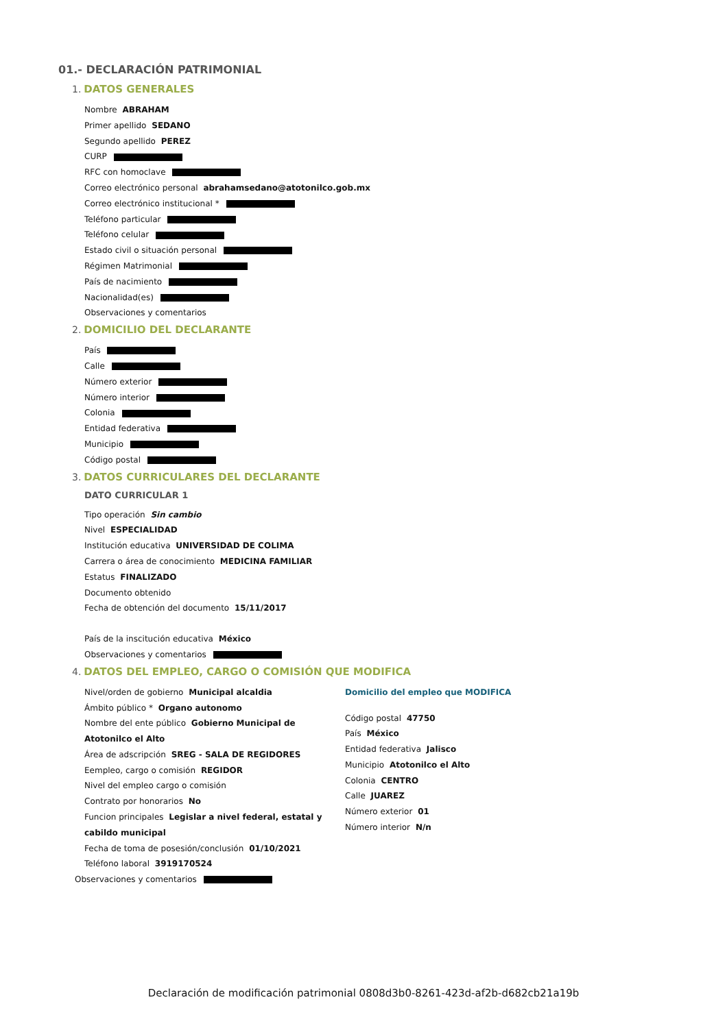01.- DECLARACIÓN PATRIMONIAL
1. DATOS GENERALES
Nombre ABRAHAM
Primer apellido SEDANO
Segundo apellido PEREZ
CURP
RFC con homoclave
Correo electrónico personal abrahamsedano@atotonilco.gob.mx
Correo electrónico institucional *
Teléfono particular
Teléfono celular
Estado civil o situación personal
Régimen Matrimonial
País de nacimiento
Nacionalidad(es)
Observaciones y comentarios
2. DOMICILIO DEL DECLARANTE
País
Calle
Número exterior
Número interior
Colonia
Entidad federativa
Municipio
Código postal
3. DATOS CURRICULARES DEL DECLARANTE
DATO CURRICULAR 1
Tipo operación Sin cambio
Nivel ESPECIALIDAD
Institución educativa UNIVERSIDAD DE COLIMA
Carrera o área de conocimiento MEDICINA FAMILIAR
Estatus FINALIZADO
Documento obtenido
Fecha de obtención del documento 15/11/2017
País de la inscitución educativa México
Observaciones y comentarios
4. DATOS DEL EMPLEO, CARGO O COMISIÓN QUE MODIFICA
Nivel/orden de gobierno Municipal alcaldia
Ámbito público * Organo autonomo
Nombre del ente público Gobierno Municipal de Atotonilco el Alto
Área de adscripción SREG - SALA DE REGIDORES
Eempleo, cargo o comisión REGIDOR
Nivel del empleo cargo o comisión
Contrato por honorarios No
Funcion principales Legislar a nivel federal, estatal y cabildo municipal
Fecha de toma de posesión/conclusión 01/10/2021
Teléfono laboral 3919170524
Domicilio del empleo que MODIFICA
Código postal 47750
País México
Entidad federativa Jalisco
Municipio Atotonilco el Alto
Colonia CENTRO
Calle JUAREZ
Número exterior 01
Número interior N/n
Observaciones y comentarios
Declaración de modificación patrimonial 0808d3b0-8261-423d-af2b-d682cb21a19b